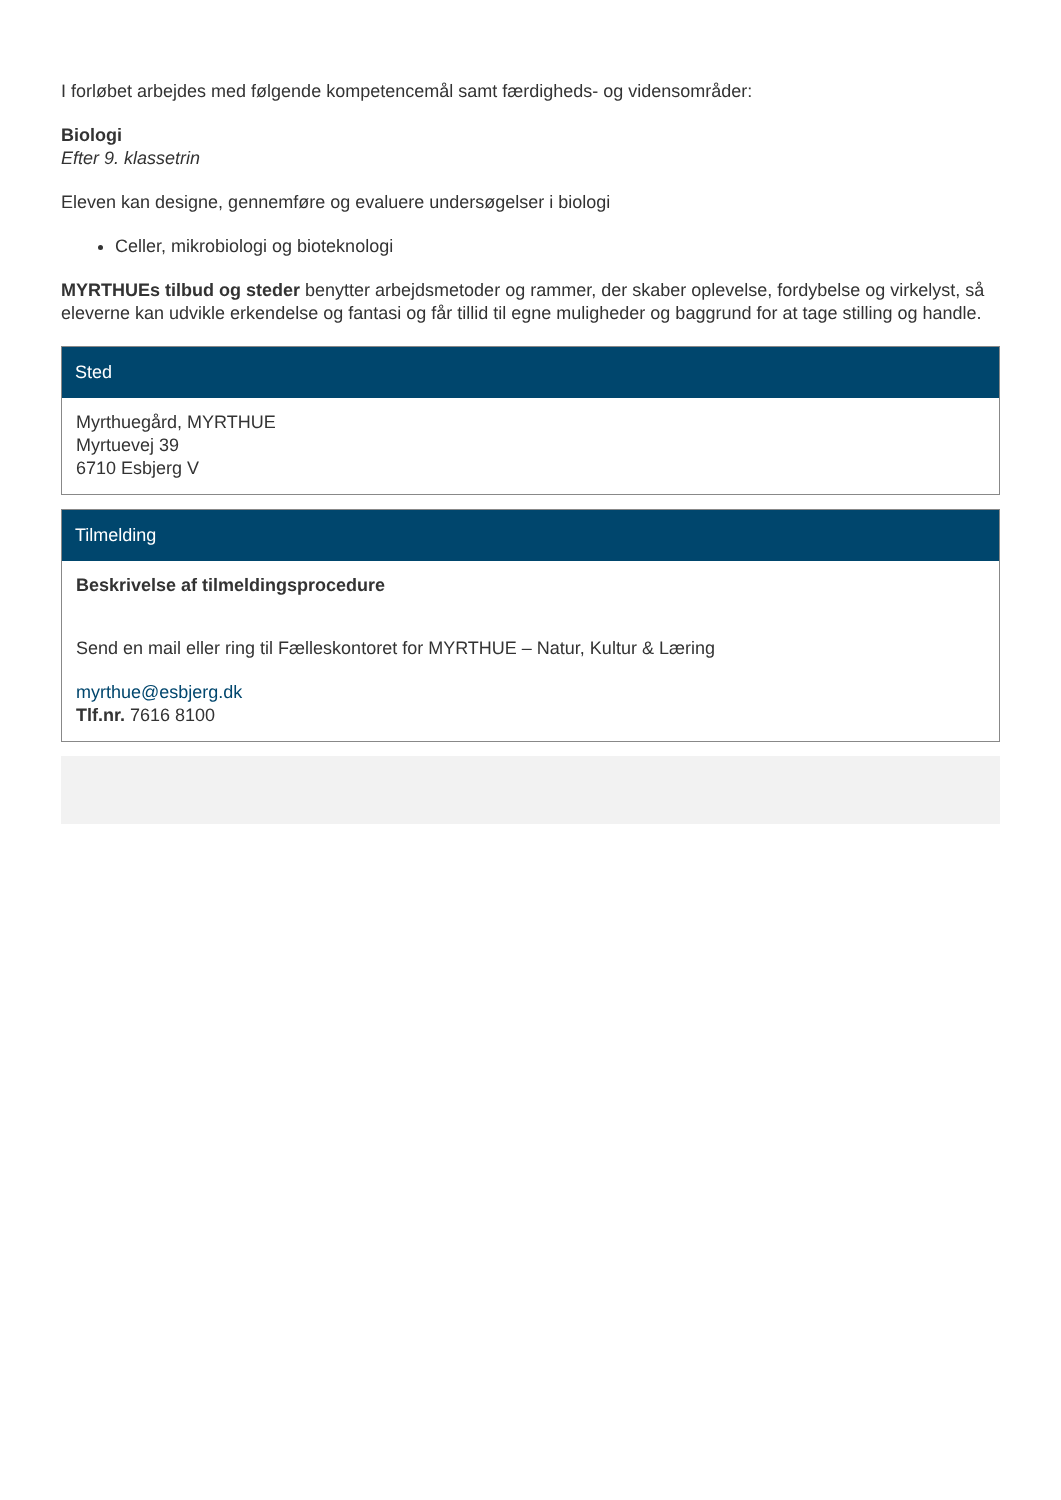I forløbet arbejdes med følgende kompetencemål samt færdigheds- og vidensområder:
Biologi
Efter 9. klassetrin
Eleven kan designe, gennemføre og evaluere undersøgelser i biologi
Celler, mikrobiologi og bioteknologi
MYRTHUEs tilbud og steder benytter arbejdsmetoder og rammer, der skaber oplevelse, fordybelse og virkelyst, så eleverne kan udvikle erkendelse og fantasi og får tillid til egne muligheder og baggrund for at tage stilling og handle.
Sted
Myrthuegård, MYRTHUE
Myrtuevej 39
6710 Esbjerg V
Tilmelding
Beskrivelse af tilmeldingsprocedure
Send en mail eller ring til Fælleskontoret for MYRTHUE – Natur, Kultur & Læring
myrthue@esbjerg.dk
Tlf.nr. 7616 8100